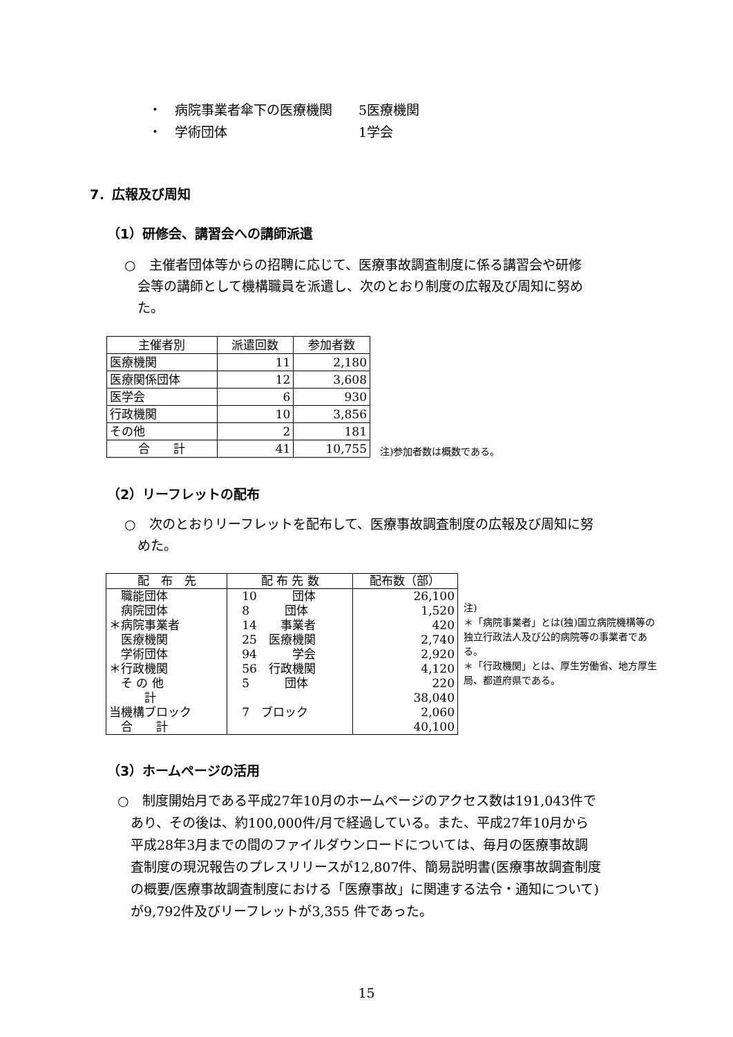・　病院事業者傘下の医療機関　　5医療機関
・　学術団体　　　　　　　　　　1学会
7．広報及び周知
（1）研修会、講習会への講師派遣
○　主催者団体等からの招聘に応じて、医療事故調査制度に係る講習会や研修
　会等の講師として機構職員を派遣し、次のとおり制度の広報及び周知に努め
　た。
| 主催者別 | 派遣回数 | 参加者数 |
| --- | --- | --- |
| 医療機関 | 11 | 2,180 |
| 医療関係団体 | 12 | 3,608 |
| 医学会 | 6 | 930 |
| 行政機関 | 10 | 3,856 |
| その他 | 2 | 181 |
| 合 計 | 41 | 10,755 |
注)参加者数は概数である。
（2）リーフレットの配布
○　次のとおりリーフレットを配布して、医療事故調査制度の広報及び周知に努
　めた。
| 配 布 先 | 配 布 先 数 | 配布数（部） |
| --- | --- | --- |
| 職能団体 | 10 団体 | 26,100 |
| 病院団体 | 8 団体 | 1,520 |
| ＊病院事業者 | 14 事業者 | 420 |
| 医療機関 | 25 医療機関 | 2,740 |
| 学術団体 | 94 学会 | 2,920 |
| ＊行政機関 | 56 行政機関 | 4,120 |
| そ の 他 | 5 団体 | 220 |
| 計 | | 38,040 |
| 当機構ブロック | 7 ブロック | 2,060 |
| 合 計 | | 40,100 |
注)
＊「病院事業者」とは(独)国立病院機構等の独立行政法人及び公的病院等の事業者である。
＊「行政機関」とは、厚生労働省、地方厚生局、都道府県である。
（3）ホームページの活用
○　制度開始月である平成27年10月のホームページのアクセス数は191,043件で
　あり、その後は、約100,000件/月で経過している。また、平成27年10月から
　平成28年3月までの間のファイルダウンロードについては、毎月の医療事故調
　査制度の現況報告のプレスリリースが12,807件、簡易説明書(医療事故調査制度
　の概要/医療事故調査制度における「医療事故」に関連する法令・通知について)
　が9,792件及びリーフレットが3,355 件であった。
15